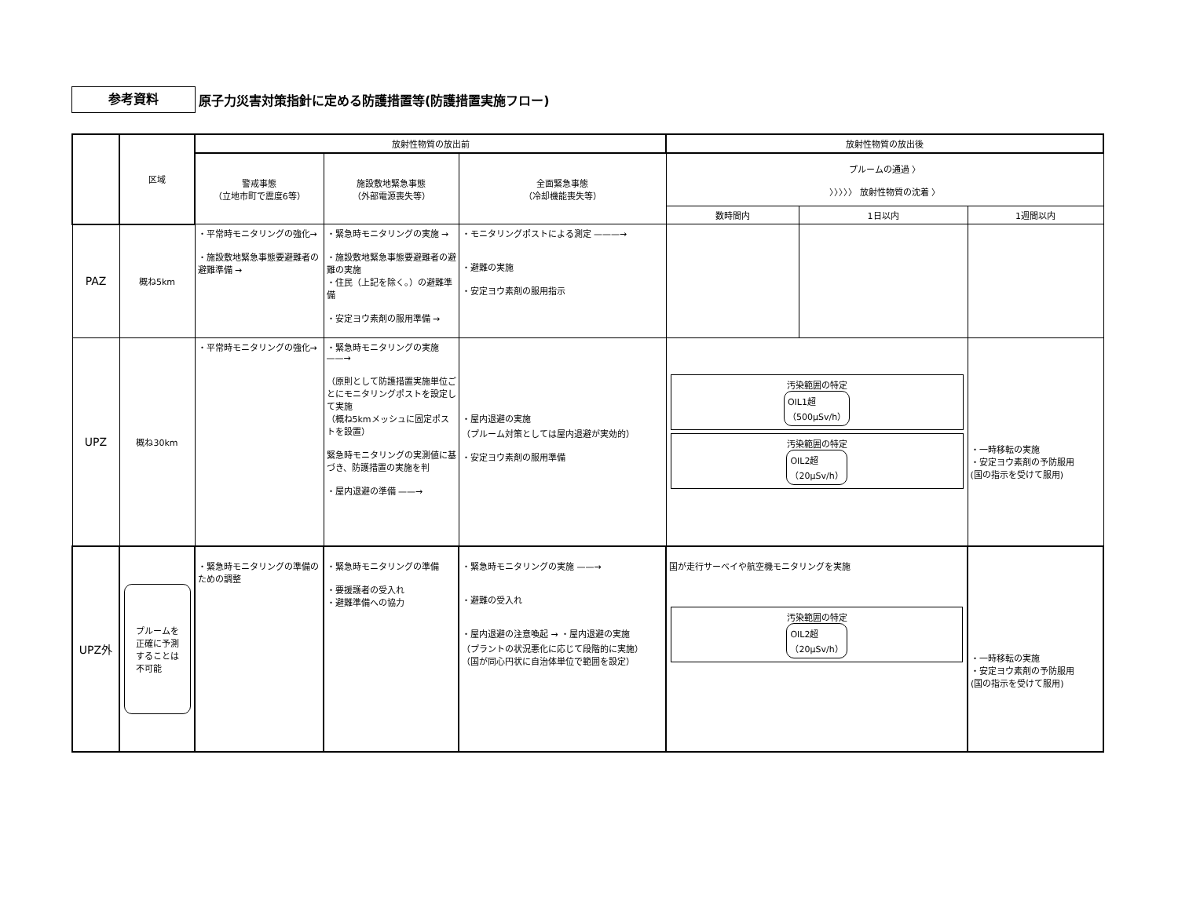参考資料
原子力災害対策指針に定める防護措置等(防護措置実施フロー)
| | 区域 | 放射性物質の放出前 | | | 放射性物質の放出後 | | |
| --- | --- | --- | --- | --- | --- | --- | --- |
| | | 警戒事態 （立地市町で震度6等） | 施設敷地緊急事態 （外部電源喪失等） | 全面緊急事態 （冷却機能喪失等） | プルームの通過 〉 〉〉〉〉〉 放射性物質の沈着 〉 | | |
| | | | | | 数時間内 | 1日以内 | 1週間以内 |
| PAZ | 概ね5km | ・平常時モニタリングの強化→ ・施設敷地緊急事態要避難者の避難準備 → | ・緊急時モニタリングの実施 → ・施設敷地緊急事態要避難者の避難の実施 ・住民（上記を除く。）の避難準備 ・安定ヨウ素剤の服用準備 → | ・モニタリングポストによる測定 ———→ ・避難の実施 ・安定ヨウ素剤の服用指示 | | | |
| UPZ | 概ね30km | ・平常時モニタリングの強化→ | ・緊急時モニタリングの実施 ——→ （原則として防護措置実施単位ごとにモニタリングポストを設定して実施 （概ね5kmメッシュに固定ポストを設置） 緊急時モニタリングの実測値に基づき、防護措置の実施を判 ・屋内退避の準備 ——→ | ・屋内退避の実施 （プルーム対策としては屋内退避が実効的） ・安定ヨウ素剤の服用準備 | 汚染範囲の特定 OIL1超 （500μSv/h） 汚染範囲の特定 OIL2超 （20μSv/h） | | ・一時移転の実施 ・安定ヨウ素剤の予防服用 (国の指示を受けて服用) |
| UPZ外 | プルームを 正確に予測 することは 不可能 | ・緊急時モニタリングの準備のための調整 | ・緊急時モニタリングの準備 ・要援護者の受入れ ・避難準備への協力 | ・緊急時モニタリングの実施 ——→ ・避難の受入れ ・屋内退避の注意喚起 → ・屋内退避の実施 （プラントの状況悪化に応じて段階的に実施） （国が同心円状に自治体単位で範囲を設定） | 国が走行サーベイや航空機モニタリングを実施 汚染範囲の特定 OIL2超 （20μSv/h） | | ・一時移転の実施 ・安定ヨウ素剤の予防服用 (国の指示を受けて服用) |